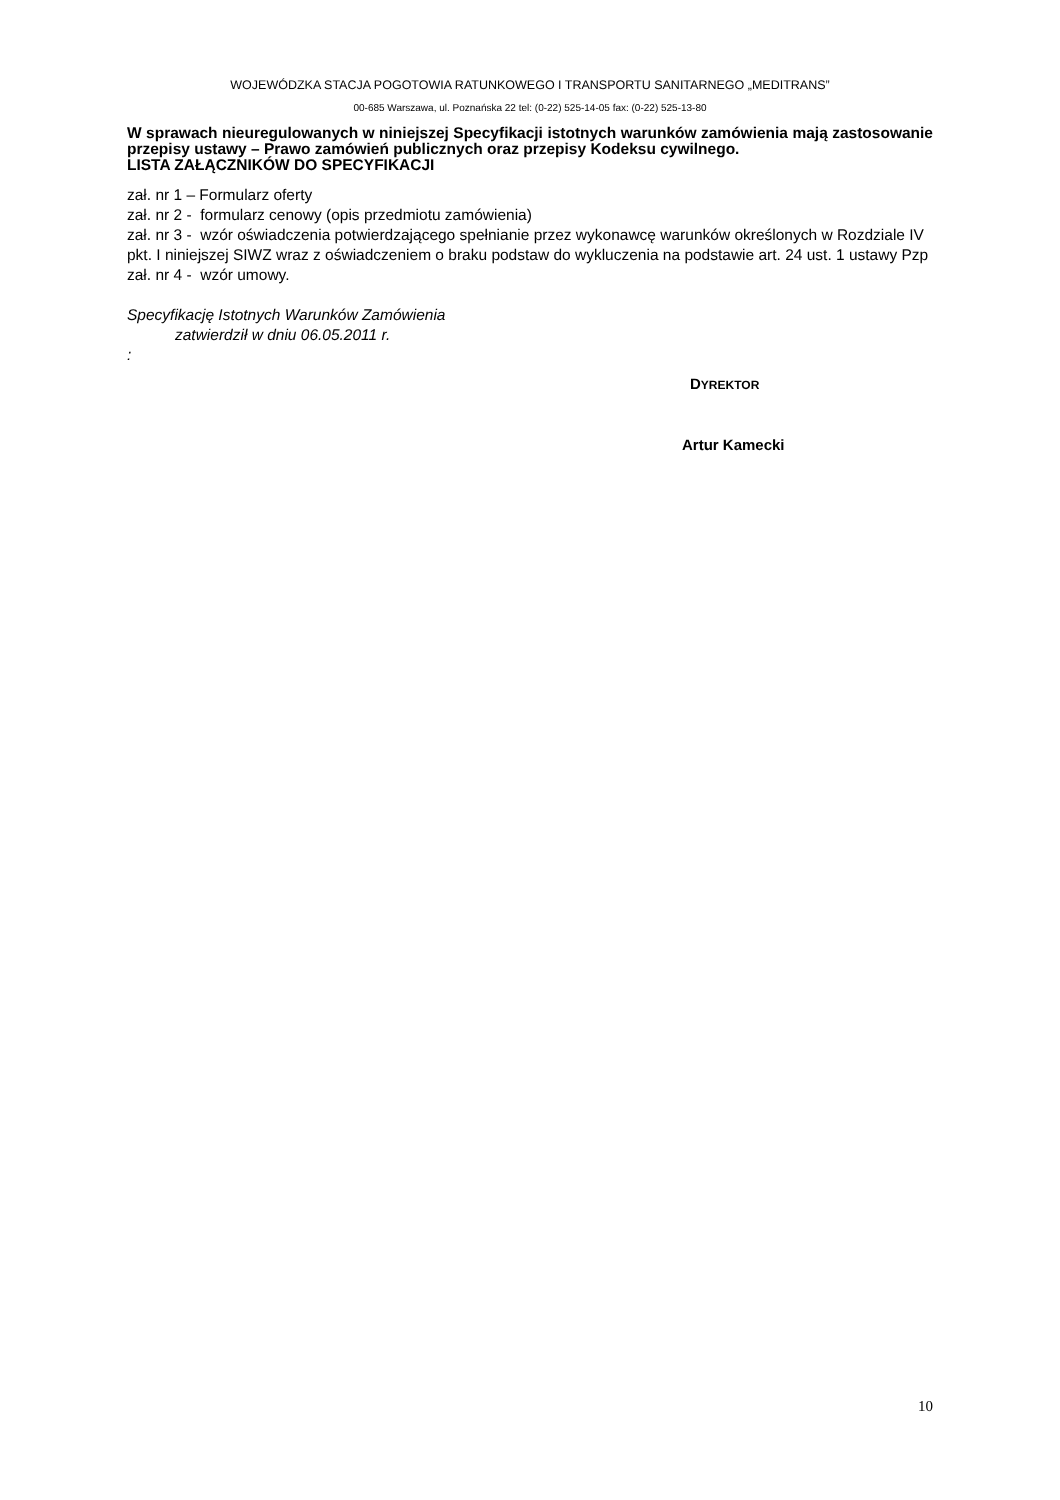WOJEWÓDZKA STACJA POGOTOWIA RATUNKOWEGO I TRANSPORTU SANITARNEGO „MEDITRANS”
00-685 Warszawa, ul. Poznańska 22 tel: (0-22) 525-14-05 fax: (0-22) 525-13-80
W sprawach nieuregulowanych w niniejszej Specyfikacji istotnych warunków zamówienia mają zastosowanie przepisy ustawy – Prawo zamówień publicznych oraz przepisy Kodeksu cywilnego.
LISTA ZAŁĄCZNIKÓW DO SPECYFIKACJI
zał. nr 1 – Formularz oferty
zał. nr 2 - formularz cenowy (opis przedmiotu zamówienia)
zał. nr 3 - wzór oświadczenia potwierdzającego spełnianie przez wykonawcę warunków określonych w Rozdziale IV pkt. I niniejszej SIWZ wraz z oświadczeniem o braku podstaw do wykluczenia na podstawie art. 24 ust. 1 ustawy Pzp
zał. nr 4 - wzór umowy.
Specyfikację Istotnych Warunków Zamówienia
zatwierdził w dniu 06.05.2011 r.
:
DYREKTOR
Artur Kamecki
10